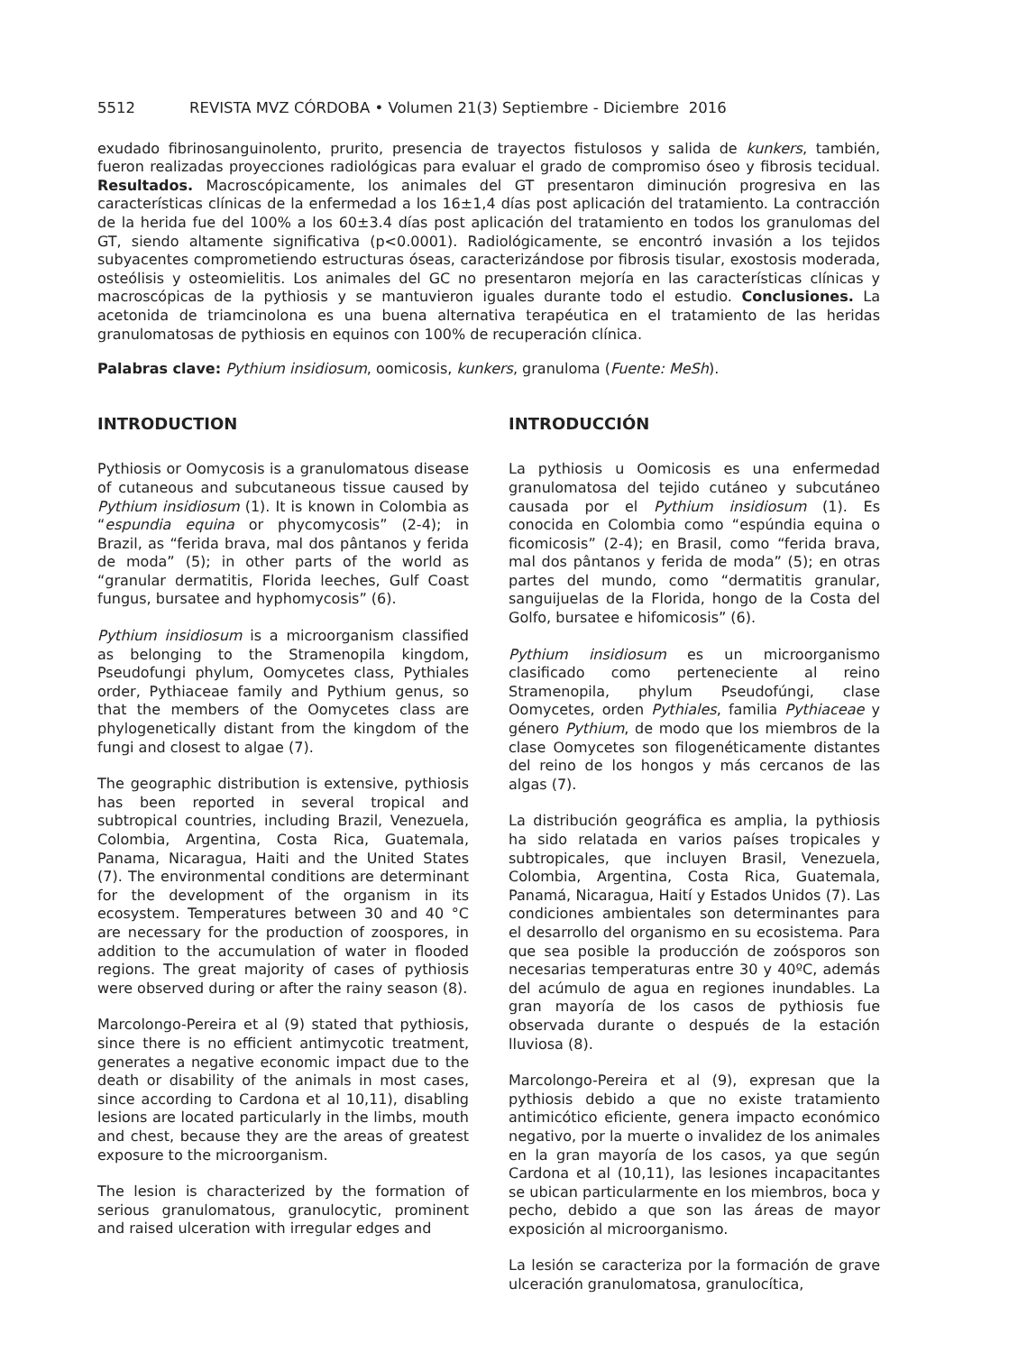5512 REVISTA MVZ CÓRDOBA • Volumen 21(3) Septiembre - Diciembre 2016
exudado fibrinosanguinolento, prurito, presencia de trayectos fistulosos y salida de kunkers, también, fueron realizadas proyecciones radiológicas para evaluar el grado de compromiso óseo y fibrosis tecidual. Resultados. Macroscópicamente, los animales del GT presentaron diminución progresiva en las características clínicas de la enfermedad a los 16±1,4 días post aplicación del tratamiento. La contracción de la herida fue del 100% a los 60±3.4 días post aplicación del tratamiento en todos los granulomas del GT, siendo altamente significativa (p<0.0001). Radiológicamente, se encontró invasión a los tejidos subyacentes comprometiendo estructuras óseas, caracterizándose por fibrosis tisular, exostosis moderada, osteólisis y osteomielitis. Los animales del GC no presentaron mejoría en las características clínicas y macroscópicas de la pythiosis y se mantuvieron iguales durante todo el estudio. Conclusiones. La acetonida de triamcinolona es una buena alternativa terapéutica en el tratamiento de las heridas granulomatosas de pythiosis en equinos con 100% de recuperación clínica.
Palabras clave: Pythium insidiosum, oomicosis, kunkers, granuloma (Fuente: MeSh).
INTRODUCTION
Pythiosis or Oomycosis is a granulomatous disease of cutaneous and subcutaneous tissue caused by Pythium insidiosum (1). It is known in Colombia as “espundia equina or phycomycosis” (2-4); in Brazil, as “ferida brava, mal dos pântanos y ferida de moda” (5); in other parts of the world as “granular dermatitis, Florida leeches, Gulf Coast fungus, bursatee and hyphomycosis” (6).
Pythium insidiosum is a microorganism classified as belonging to the Stramenopila kingdom, Pseudofungi phylum, Oomycetes class, Pythiales order, Pythiaceae family and Pythium genus, so that the members of the Oomycetes class are phylogenetically distant from the kingdom of the fungi and closest to algae (7).
The geographic distribution is extensive, pythiosis has been reported in several tropical and subtropical countries, including Brazil, Venezuela, Colombia, Argentina, Costa Rica, Guatemala, Panama, Nicaragua, Haiti and the United States (7). The environmental conditions are determinant for the development of the organism in its ecosystem. Temperatures between 30 and 40 °C are necessary for the production of zoospores, in addition to the accumulation of water in flooded regions. The great majority of cases of pythiosis were observed during or after the rainy season (8).
Marcolongo-Pereira et al (9) stated that pythiosis, since there is no efficient antimycotic treatment, generates a negative economic impact due to the death or disability of the animals in most cases, since according to Cardona et al 10,11), disabling lesions are located particularly in the limbs, mouth and chest, because they are the areas of greatest exposure to the microorganism.
The lesion is characterized by the formation of serious granulomatous, granulocytic, prominent and raised ulceration with irregular edges and
INTRODUCCIÓN
La pythiosis u Oomicosis es una enfermedad granulomatosa del tejido cutáneo y subcutáneo causada por el Pythium insidiosum (1). Es conocida en Colombia como “espúndia equina o ficomicosis” (2-4); en Brasil, como “ferida brava, mal dos pântanos y ferida de moda” (5); en otras partes del mundo, como “dermatitis granular, sanguijuelas de la Florida, hongo de la Costa del Golfo, bursatee e hifomicosis” (6).
Pythium insidiosum es un microorganismo clasificado como perteneciente al reino Stramenopila, phylum Pseudofúngi, clase Oomycetes, orden Pythiales, familia Pythiaceae y género Pythium, de modo que los miembros de la clase Oomycetes son filogenéticamente distantes del reino de los hongos y más cercanos de las algas (7).
La distribución geográfica es amplia, la pythiosis ha sido relatada en varios países tropicales y subtropicales, que incluyen Brasil, Venezuela, Colombia, Argentina, Costa Rica, Guatemala, Panamá, Nicaragua, Haití y Estados Unidos (7). Las condiciones ambientales son determinantes para el desarrollo del organismo en su ecosistema. Para que sea posible la producción de zoósporos son necesarias temperaturas entre 30 y 40ºC, además del acúmulo de agua en regiones inundables. La gran mayoría de los casos de pythiosis fue observada durante o después de la estación lluviosa (8).
Marcolongo-Pereira et al (9), expresan que la pythiosis debido a que no existe tratamiento antimicótico eficiente, genera impacto económico negativo, por la muerte o invalidez de los animales en la gran mayoría de los casos, ya que según Cardona et al (10,11), las lesiones incapacitantes se ubican particularmente en los miembros, boca y pecho, debido a que son las áreas de mayor exposición al microorganismo.
La lesión se caracteriza por la formación de grave ulceración granulomatosa, granulocítica,